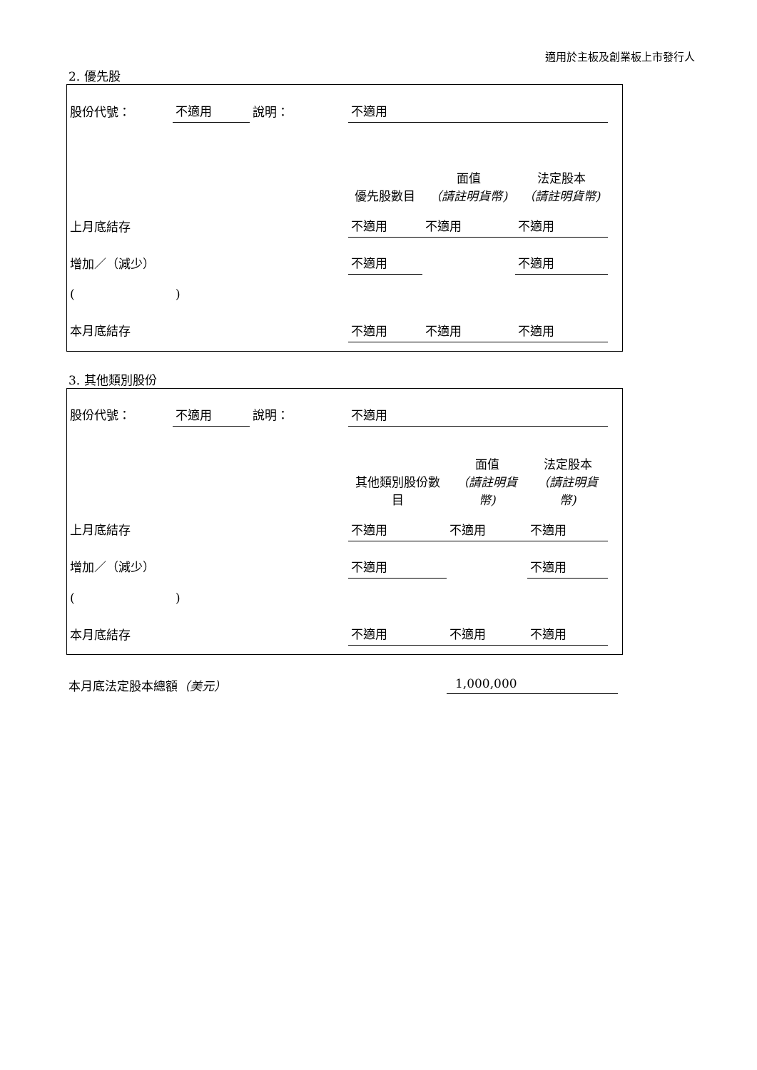適用於主板及創業板上市發行人
2. 優先股
| 股份代號： | 不適用 | 說明： | 不適用 | | | |
| | | | 優先股數目 | 面值 （請註明貨幣) | 法定股本 （請註明貨幣) | |
| 上月底結存 | | | 不適用 | 不適用 | 不適用 | |
| 增加／（減少） | | | 不適用 | | 不適用 | |
| ( ) | | | | | | |
| 本月底結存 | | | 不適用 | 不適用 | 不適用 | |
3. 其他類別股份
| 股份代號： | 不適用 | 說明： | 不適用 | | | |
| | | | 其他類別股份數目 | 面值 （請註明貨幣) | 法定股本 （請註明貨幣) | |
| 上月底結存 | | | 不適用 | 不適用 | 不適用 | |
| 增加／（減少） | | | 不適用 | | 不適用 | |
| ( ) | | | | | | |
| 本月底結存 | | | 不適用 | 不適用 | 不適用 | |
本月底法定股本總額（美元） 1,000,000